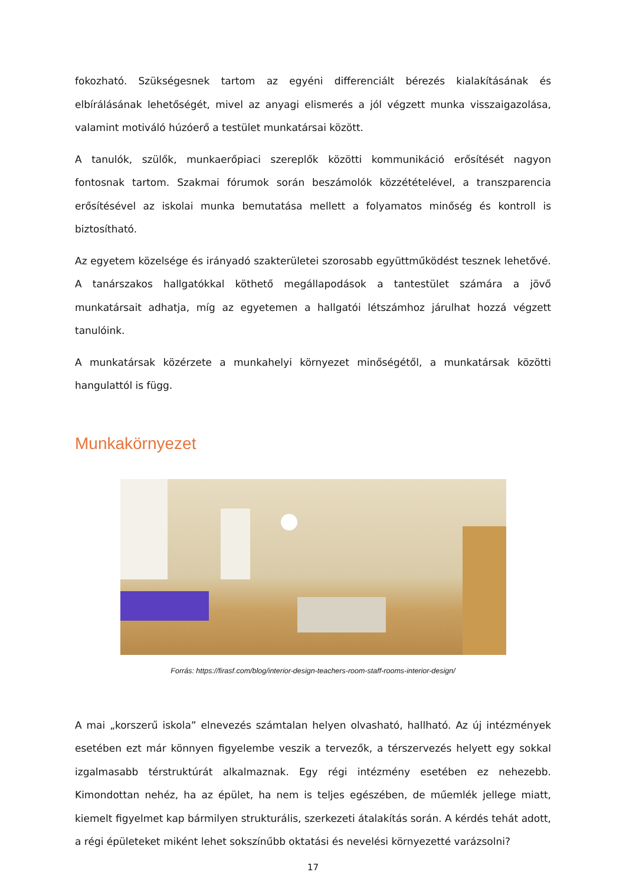fokozható. Szükségesnek tartom az egyéni differenciált bérezés kialakításának és elbírálásának lehetőségét, mivel az anyagi elismerés a jól végzett munka visszaigazolása, valamint motiváló húzóerő a testület munkatársai között.
A tanulók, szülők, munkaerőpiaci szereplők közötti kommunikáció erősítését nagyon fontosnak tartom. Szakmai fórumok során beszámolók közzétételével, a transzparencia erősítésével az iskolai munka bemutatása mellett a folyamatos minőség és kontroll is biztosítható.
Az egyetem közelsége és irányadó szakterületei szorosabb együttműködést tesznek lehetővé. A tanárszakos hallgatókkal köthető megállapodások a tantestület számára a jövő munkatársait adhatja, míg az egyetemen a hallgatói létszámhoz járulhat hozzá végzett tanulóink.
A munkatársak közérzete a munkahelyi környezet minőségétől, a munkatársak közötti hangulattól is függ.
Munkakörnyezet
Forrás: https://firasf.com/blog/interior-design-teachers-room-staff-rooms-interior-design/
A mai „korszerű iskola” elnevezés számtalan helyen olvasható, hallható. Az új intézmények esetében ezt már könnyen figyelembe veszik a tervezők, a térszervezés helyett egy sokkal izgalmasabb térstruktúrát alkalmaznak. Egy régi intézmény esetében ez nehezebb. Kimondottan nehéz, ha az épület, ha nem is teljes egészében, de műemlék jellege miatt, kiemelt figyelmet kap bármilyen strukturális, szerkezeti átalakítás során. A kérdés tehát adott, a régi épületeket miként lehet sokszínűbb oktatási és nevelési környezetté varázsolni?
17